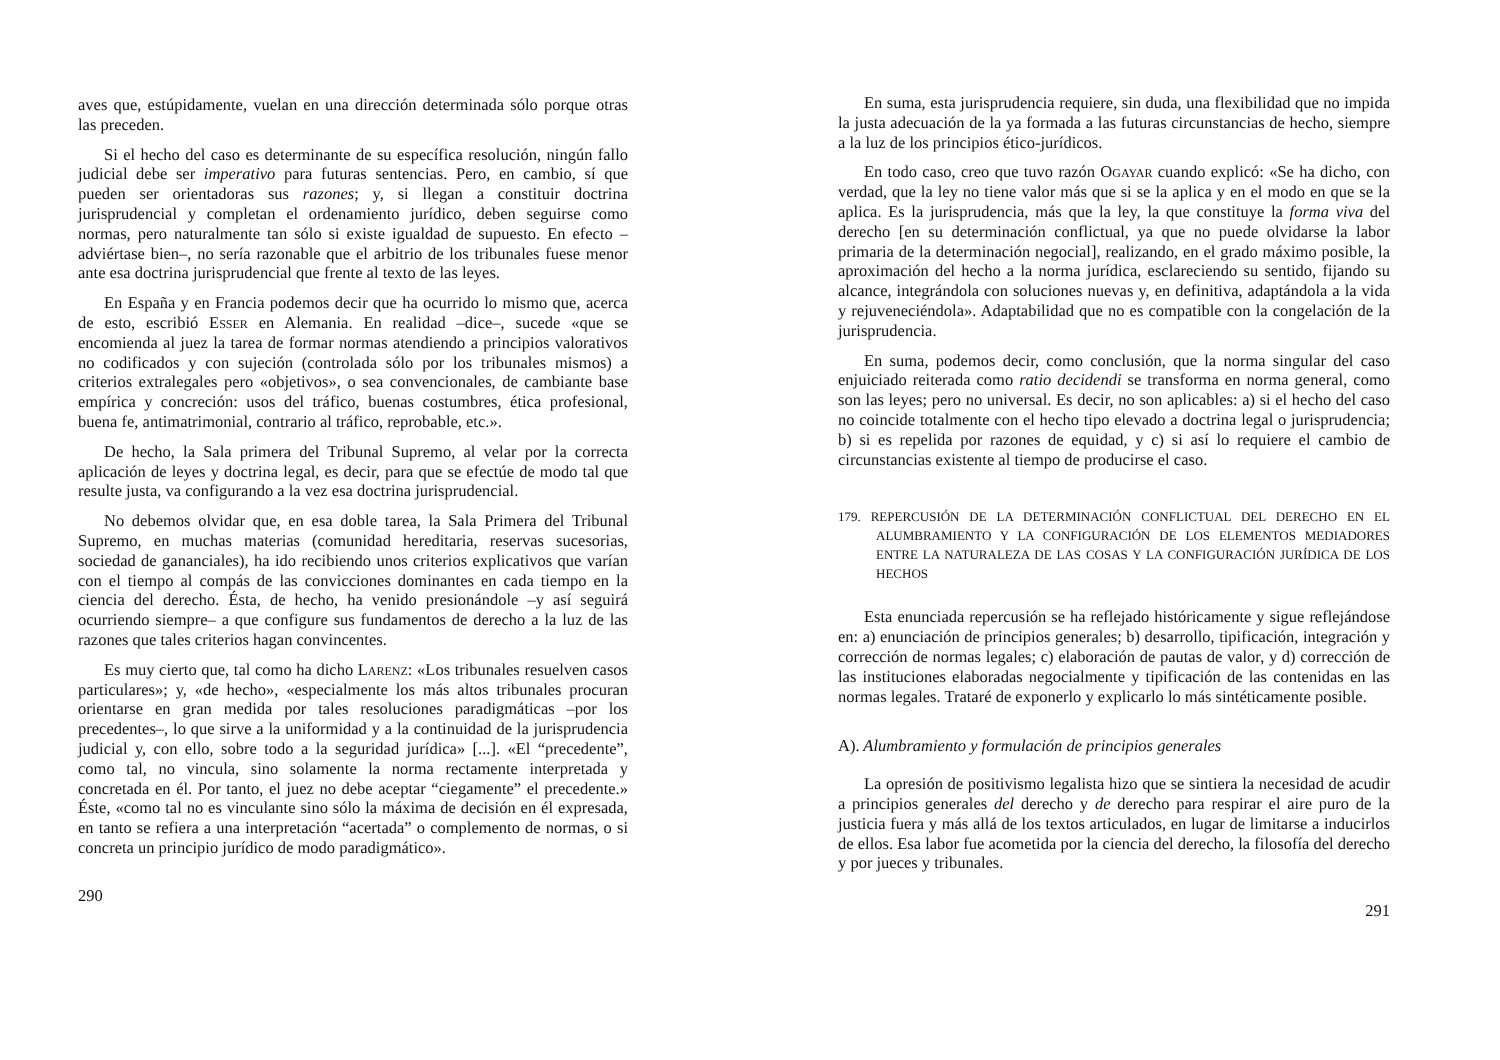aves que, estúpidamente, vuelan en una dirección determinada sólo porque otras las preceden.
Si el hecho del caso es determinante de su específica resolución, ningún fallo judicial debe ser imperativo para futuras sentencias. Pero, en cambio, sí que pueden ser orientadoras sus razones; y, si llegan a constituir doctrina jurisprudencial y completan el ordenamiento jurídico, deben seguirse como normas, pero naturalmente tan sólo si existe igualdad de supuesto. En efecto –adviértase bien–, no sería razonable que el arbitrio de los tribunales fuese menor ante esa doctrina jurisprudencial que frente al texto de las leyes.
En España y en Francia podemos decir que ha ocurrido lo mismo que, acerca de esto, escribió Esser en Alemania. En realidad –dice–, sucede «que se encomienda al juez la tarea de formar normas atendiendo a principios valorativos no codificados y con sujeción (controlada sólo por los tribunales mismos) a criterios extralegales pero «objetivos», o sea convencionales, de cambiante base empírica y concreción: usos del tráfico, buenas costumbres, ética profesional, buena fe, antimatrimonial, contrario al tráfico, reprobable, etc.».
De hecho, la Sala primera del Tribunal Supremo, al velar por la correcta aplicación de leyes y doctrina legal, es decir, para que se efectúe de modo tal que resulte justa, va configurando a la vez esa doctrina jurisprudencial.
No debemos olvidar que, en esa doble tarea, la Sala Primera del Tribunal Supremo, en muchas materias (comunidad hereditaria, reservas sucesorias, sociedad de gananciales), ha ido recibiendo unos criterios explicativos que varían con el tiempo al compás de las convicciones dominantes en cada tiempo en la ciencia del derecho. Ésta, de hecho, ha venido presionándole –y así seguirá ocurriendo siempre– a que configure sus fundamentos de derecho a la luz de las razones que tales criterios hagan convincentes.
Es muy cierto que, tal como ha dicho Larenz: «Los tribunales resuelven casos particulares»; y, «de hecho», «especialmente los más altos tribunales procuran orientarse en gran medida por tales resoluciones paradigmáticas –por los precedentes–, lo que sirve a la uniformidad y a la continuidad de la jurisprudencia judicial y, con ello, sobre todo a la seguridad jurídica» [...]. «El “precedente”, como tal, no vincula, sino solamente la norma rectamente interpretada y concretada en él. Por tanto, el juez no debe aceptar “ciegamente” el precedente.» Éste, «como tal no es vinculante sino sólo la máxima de decisión en él expresada, en tanto se refiera a una interpretación “acertada” o complemento de normas, o si concreta un principio jurídico de modo paradigmático».
290
En suma, esta jurisprudencia requiere, sin duda, una flexibilidad que no impida la justa adecuación de la ya formada a las futuras circunstancias de hecho, siempre a la luz de los principios ético-jurídicos.
En todo caso, creo que tuvo razón Ogayar cuando explicó: «Se ha dicho, con verdad, que la ley no tiene valor más que si se la aplica y en el modo en que se la aplica. Es la jurisprudencia, más que la ley, la que constituye la forma viva del derecho [en su determinación conflictual, ya que no puede olvidarse la labor primaria de la determinación negocial], realizando, en el grado máximo posible, la aproximación del hecho a la norma jurídica, esclareciendo su sentido, fijando su alcance, integrándola con soluciones nuevas y, en definitiva, adaptándola a la vida y rejuveneciéndola». Adaptabilidad que no es compatible con la congelación de la jurisprudencia.
En suma, podemos decir, como conclusión, que la norma singular del caso enjuiciado reiterada como ratio decidendi se transforma en norma general, como son las leyes; pero no universal. Es decir, no son aplicables: a) si el hecho del caso no coincide totalmente con el hecho tipo elevado a doctrina legal o jurisprudencia; b) si es repelida por razones de equidad, y c) si así lo requiere el cambio de circunstancias existente al tiempo de producirse el caso.
179. REPERCUSIÓN DE LA DETERMINACIÓN CONFLICTUAL DEL DERECHO EN EL ALUMBRAMIENTO Y LA CONFIGURACIÓN DE LOS ELEMENTOS MEDIADORES ENTRE LA NATURALEZA DE LAS COSAS Y LA CONFIGURACIÓN JURÍDICA DE LOS HECHOS
Esta enunciada repercusión se ha reflejado históricamente y sigue reflejándose en: a) enunciación de principios generales; b) desarrollo, tipificación, integración y corrección de normas legales; c) elaboración de pautas de valor, y d) corrección de las instituciones elaboradas negocialmente y tipificación de las contenidas en las normas legales. Trataré de exponerlo y explicarlo lo más sintéticamente posible.
A). Alumbramiento y formulación de principios generales
La opresión de positivismo legalista hizo que se sintiera la necesidad de acudir a principios generales del derecho y de derecho para respirar el aire puro de la justicia fuera y más allá de los textos articulados, en lugar de limitarse a inducirlos de ellos. Esa labor fue acometida por la ciencia del derecho, la filosofía del derecho y por jueces y tribunales.
291